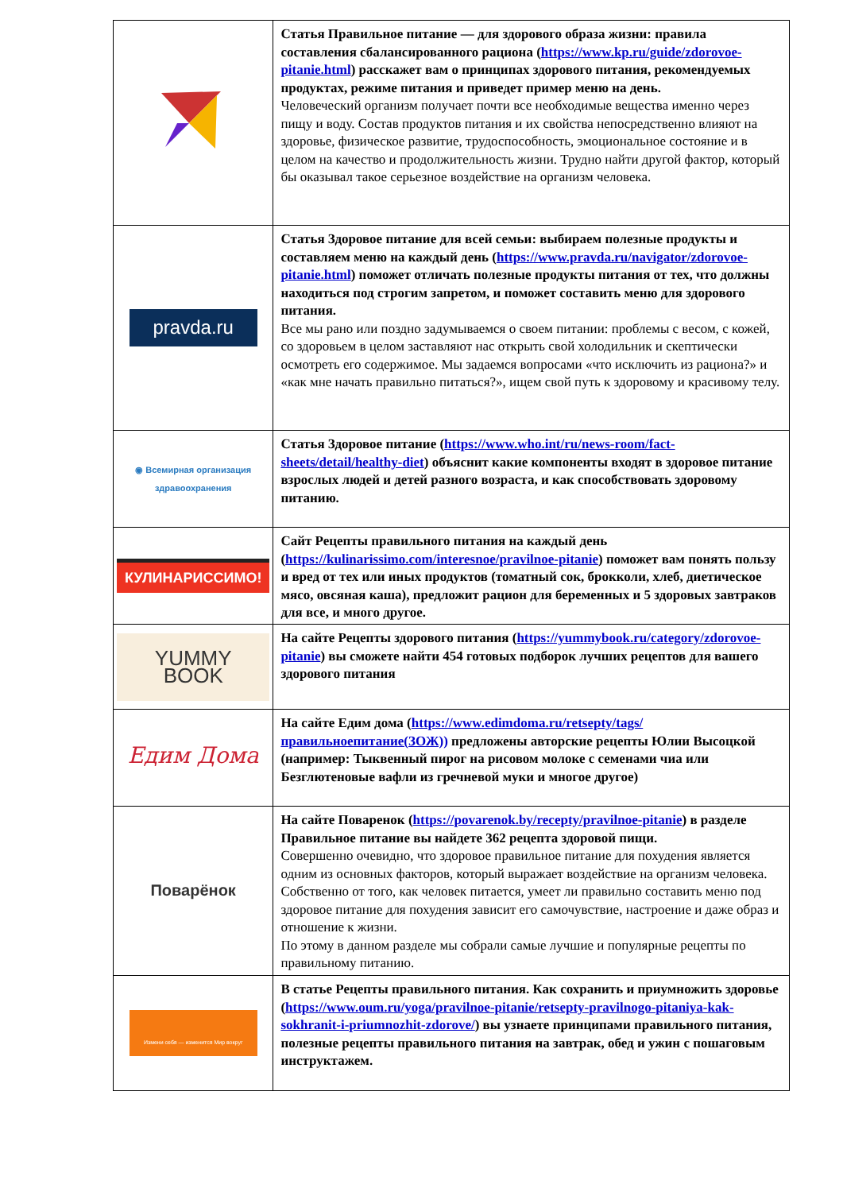| | Статья Правильное питание — для здорового образа жизни: правила составления сбалансированного рациона ( https://www.kp.ru/guide/zdorovoe-pitanie.html ) расскажет вам о принципах здорового питания, рекомендуемых продуктах, режиме питания и приведет пример меню на день. Человеческий организм получает почти все необходимые вещества именно через пищу и воду. Состав продуктов питания и их свойства непосредственно влияют на здоровье, физическое развитие, трудоспособность, эмоциональное состояние и в целом на качество и продолжительность жизни. Трудно найти другой фактор, который бы оказывал такое серьезное воздействие на организм человека. |
| pravda.ru | Статья Здоровое питание для всей семьи: выбираем полезные продукты и составляем меню на каждый день ( https://www.pravda.ru/navigator/zdorovoe-pitanie.html ) поможет отличать полезные продукты питания от тех, что должны находиться под строгим запретом, и поможет составить меню для здорового питания. Все мы рано или поздно задумываемся о своем питании: проблемы с весом, с кожей, со здоровьем в целом заставляют нас открыть свой холодильник и скептически осмотреть его содержимое. Мы задаемся вопросами «что исключить из рациона?» и «как мне начать правильно питаться?», ищем свой путь к здоровому и красивому телу. |
| ◉ Всемирная организация здравоохранения | Статья Здоровое питание ( https://www.who.int/ru/news-room/fact-sheets/detail/healthy-diet ) объяснит какие компоненты входят в здоровое питание взрослых людей и детей разного возраста, и как способствовать здоровому питанию. |
| КУЛИНАРИССИМО! | Сайт Рецепты правильного питания на каждый день ( https://kulinarissimo.com/interesnoe/pravilnoe-pitanie ) поможет вам понять пользу и вред от тех или иных продуктов (томатный сок, брокколи, хлеб, диетическое мясо, овсяная каша), предложит рацион для беременных и 5 здоровых завтраков для все, и много другое. |
| YUMMY BOOK | На сайте Рецепты здорового питания ( https://yummybook.ru/category/zdorovoe-pitanie ) вы сможете найти 454 готовых подборок лучших рецептов для вашего здорового питания |
| Едим Дома | На сайте Едим дома ( https://www.edimdoma.ru/retsepty/tags/правильноепитание(ЗОЖ)) предложены авторские рецепты Юлии Высоцкой (например: Тыквенный пирог на рисовом молоке с семенами чиа или Безглютеновые вафли из гречневой муки и многое другое) |
| Поварёнок | На сайте Поваренок ( https://povarenok.by/recepty/pravilnoe-pitanie ) в разделе Правильное питание вы найдете 362 рецепта здоровой пищи. Совершенно очевидно, что здоровое правильное питание для похудения является одним из основных факторов, который выражает воздействие на организм человека. Собственно от того, как человек питается, умеет ли правильно составить меню под здоровое питание для похудения зависит его самочувствие, настроение и даже образ и отношение к жизни. По этому в данном разделе мы собрали самые лучшие и популярные рецепты по правильному питанию. |
| Измени себя — изменится Мир вокруг | В статье Рецепты правильного питания. Как сохранить и приумножить здоровье ( https://www.oum.ru/yoga/pravilnoe-pitanie/retsepty-pravilnogo-pitaniya-kak-sokhranit-i-priumnozhit-zdorove/ ) вы узнаете принципами правильного питания, полезные рецепты правильного питания на завтрак, обед и ужин с пошаговым инструктажем. |